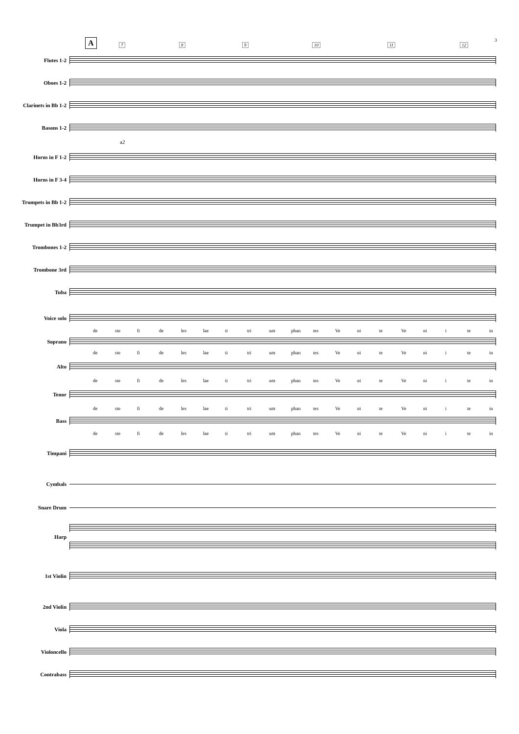A 7 8 9 10 11 12
3
Flutes 1-2
Oboes 1-2
Clarinets in Bb 1-2
Basons 1-2
a2
Horns in F 1-2
Horns in F 3-4
Trumpets in Bb 1-2
Trumpet in Bb3rd
Trombones 1-2
Trombone 3rd
Tuba
Voice solo
de ste fi de les lae ti tri um phan tes Ve ni te Ve ni i te in
Soprano
de ste fi de les lae ti tri um phan tes Ve ni te Ve ni i te in
Alto
de ste fi de les lae ti tri um phan tes Ve ni te Ve ni i te in
Tenor
de ste fi de les lae ti tri um phan tes Ve ni te Ve ni i te in
Bass
de ste fi de les lae ti tri um phan tes Ve ni te Ve ni i te in
Timpani
Cymbals
Snare Drum
Harp
1st Violin
2nd Violin
Viola
Violoncello
Contrabass